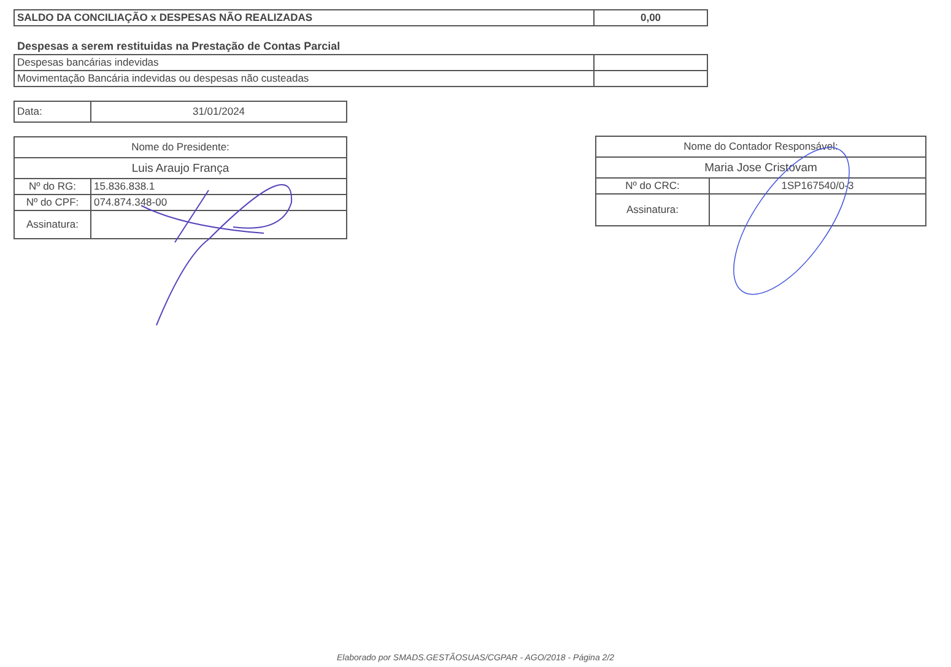| SALDO DA CONCILIAÇÃO x DESPESAS NÃO REALIZADAS | 0,00 |
Despesas a serem restituidas na Prestação de Contas Parcial
| Despesas bancárias indevidas | |
| Movimentação Bancária indevidas ou despesas não custeadas | |
| Data: | 31/01/2024 |
| Nome do Presidente: | |
| Luis Araujo França | |
| Nº do RG: | 15.836.838.1 |
| Nº do CPF: | 074.874.348-00 |
| Assinatura: | |
| Nome do Contador Responsável: | |
| Maria Jose Cristovam | |
| Nº do CRC: | 1SP167540/0-3 |
| Assinatura: | |
Elaborado por SMADS.GESTÃOSUAS/CGPAR - AGO/2018 - Página 2/2